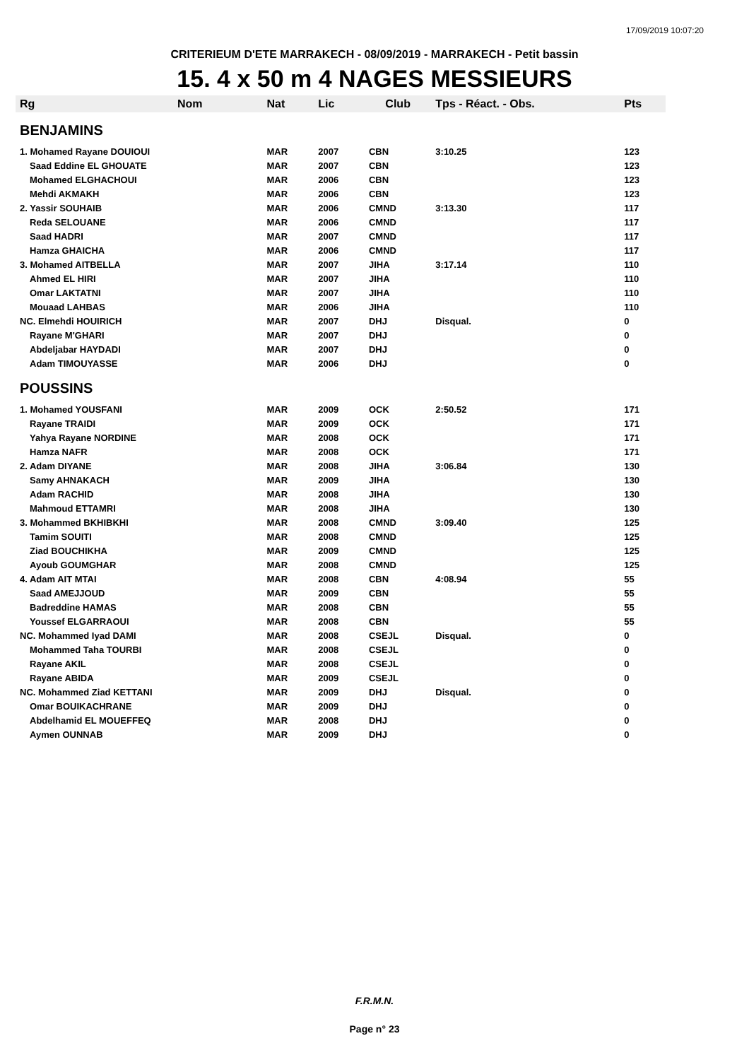17/09/2019 10:07:20
CRITERIEUM D'ETE MARRAKECH - 08/09/2019 - MARRAKECH - Petit bassin
15. 4 x 50 m 4 NAGES MESSIEURS
| Rg | Nom | Nat | Lic | Club | Tps - Réact. - Obs. | Pts |
| --- | --- | --- | --- | --- | --- | --- |
| BENJAMINS | | | | | | |
| 1. Mohamed Rayane DOUIOUI | | MAR | 2007 | CBN | 3:10.25 | 123 |
| Saad Eddine EL GHOUATE | | MAR | 2007 | CBN | | 123 |
| Mohamed ELGHACHOUI | | MAR | 2006 | CBN | | 123 |
| Mehdi AKMAKH | | MAR | 2006 | CBN | | 123 |
| 2. Yassir SOUHAIB | | MAR | 2006 | CMND | 3:13.30 | 117 |
| Reda SELOUANE | | MAR | 2006 | CMND | | 117 |
| Saad HADRI | | MAR | 2007 | CMND | | 117 |
| Hamza GHAICHA | | MAR | 2006 | CMND | | 117 |
| 3. Mohamed AITBELLA | | MAR | 2007 | JIHA | 3:17.14 | 110 |
| Ahmed EL HIRI | | MAR | 2007 | JIHA | | 110 |
| Omar LAKTATNI | | MAR | 2007 | JIHA | | 110 |
| Mouaad LAHBAS | | MAR | 2006 | JIHA | | 110 |
| NC. Elmehdi HOUIRICH | | MAR | 2007 | DHJ | Disqual. | 0 |
| Rayane M'GHARI | | MAR | 2007 | DHJ | | 0 |
| Abdeljabar HAYDADI | | MAR | 2007 | DHJ | | 0 |
| Adam TIMOUYASSE | | MAR | 2006 | DHJ | | 0 |
| POUSSINS | | | | | | |
| 1. Mohamed YOUSFANI | | MAR | 2009 | OCK | 2:50.52 | 171 |
| Rayane TRAIDI | | MAR | 2009 | OCK | | 171 |
| Yahya Rayane NORDINE | | MAR | 2008 | OCK | | 171 |
| Hamza NAFR | | MAR | 2008 | OCK | | 171 |
| 2. Adam DIYANE | | MAR | 2008 | JIHA | 3:06.84 | 130 |
| Samy AHNAKACH | | MAR | 2009 | JIHA | | 130 |
| Adam RACHID | | MAR | 2008 | JIHA | | 130 |
| Mahmoud ETTAMRI | | MAR | 2008 | JIHA | | 130 |
| 3. Mohammed BKHIBKHI | | MAR | 2008 | CMND | 3:09.40 | 125 |
| Tamim SOUITI | | MAR | 2008 | CMND | | 125 |
| Ziad BOUCHIKHA | | MAR | 2009 | CMND | | 125 |
| Ayoub GOUMGHAR | | MAR | 2008 | CMND | | 125 |
| 4. Adam AIT MTAI | | MAR | 2008 | CBN | 4:08.94 | 55 |
| Saad AMEJJOUD | | MAR | 2009 | CBN | | 55 |
| Badreddine HAMAS | | MAR | 2008 | CBN | | 55 |
| Youssef ELGARRAOUI | | MAR | 2008 | CBN | | 55 |
| NC. Mohammed Iyad DAMI | | MAR | 2008 | CSEJL | Disqual. | 0 |
| Mohammed Taha TOURBI | | MAR | 2008 | CSEJL | | 0 |
| Rayane AKIL | | MAR | 2008 | CSEJL | | 0 |
| Rayane ABIDA | | MAR | 2009 | CSEJL | | 0 |
| NC. Mohammed Ziad KETTANI | | MAR | 2009 | DHJ | Disqual. | 0 |
| Omar BOUIKACHRANE | | MAR | 2009 | DHJ | | 0 |
| Abdelhamid EL MOUEFFEQ | | MAR | 2008 | DHJ | | 0 |
| Aymen OUNNAB | | MAR | 2009 | DHJ | | 0 |
F.R.M.N.
Page n° 23